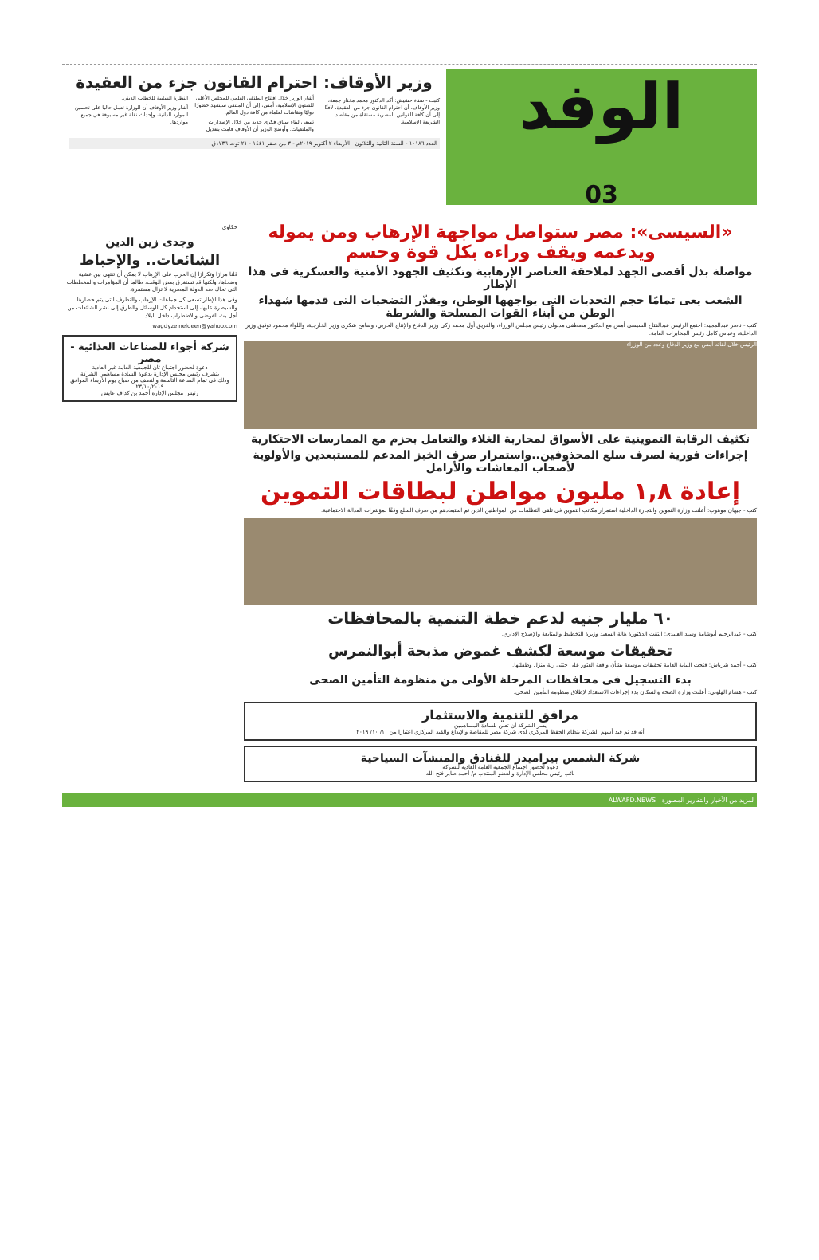الوفد
03
وزير الأوقاف: احترام القانون جزء من العقيدة
كتبت - سناء حشيش: أكد الدكتور محمد مختار جمعة، وزير الأوقاف، أن احترام القانون جزء من العقيدة، لافتًا إلى أن كافة القوانين المصرية مستقاة من مقاصد الشريعة الإسلامية.
أشار الوزير خلال افتتاح الملتقى العلمي للمجلس الأعلى للشئون الإسلامية، أمس، إلى أن الملتقى سيشهد حضورًا دوليًا ونقاشات لعلماء من كافة دول العالم.
تسعى لبناء سياق فكرى جديد من خلال الإصدارات والملتقيات. وأوضح الوزير أن الأوقاف قامت بتعديل النظرة السلبية للخطاب الديني.
أشار وزير الأوقاف أن الوزارة تعمل حاليا على تحسين الموارد الذاتية، وإحداث نقلة غير مسبوقة في جميع مواردها.
العدد ١٠١٨٦ - السنة الثانية والثلاثون الأربعاء ٢ أكتوبر ٢٠١٩م - ٣ من صفر ١٤٤١ - ٢١ توت ١٧٣٦ق
«السيسى»: مصر ستواصل مواجهة الإرهاب ومن يموله ويدعمه ويقف وراءه بكل قوة وحسم
مواصلة بذل أقصى الجهد لملاحقة العناصر الإرهابية وتكثيف الجهود الأمنية والعسكرية فى هذا الإطار
الشعب يعى تمامًا حجم التحديات التى يواجهها الوطن، ويقدّر التضحيات التى قدمها شهداء الوطن من أبناء القوات المسلحة والشرطة
كتب - ناصر عبدالمجيد: اجتمع الرئيس عبدالفتاح السيسى أمس مع الدكتور مصطفى مدبولى رئيس مجلس الوزراء، والفريق أول محمد زكى وزير الدفاع والإنتاج الحربي، وسامح شكرى وزير الخارجية، واللواء محمود توفيق وزير الداخلية، وعباس كامل رئيس المخابرات العامة.
الرئيس خلال لقائه أمس مع وزير الدفاع وعدد من الوزراء
تكثيف الرقابة التموينية على الأسواق لمحاربة الغلاء والتعامل بحزم مع الممارسات الاحتكارية
إجراءات فورية لصرف سلع المحذوفين..واستمرار صرف الخبز المدعم للمستبعدين والأولوية لأصحاب المعاشات والأرامل
إعادة ١,٨ مليون مواطن لبطاقات التموين
كتب - جيهان موهوب: أعلنت وزارة التموين والتجارة الداخلية استمرار مكاتب التموين فى تلقى التظلمات من المواطنين الذين تم استبعادهم من صرف السلع وفقًا لمؤشرات العدالة الاجتماعية.
٦٠ مليار جنيه لدعم خطة التنمية بالمحافظات
كتب - عبدالرحيم أبوشامة وسيد العبيدى: التقت الدكتورة هالة السعيد وزيرة التخطيط والمتابعة والإصلاح الإداري.
تحقيقات موسعة لكشف غموض مذبحة أبوالنمرس
كتب - أحمد شرباش: فتحت النيابة العامة تحقيقات موسعة بشأن واقعة العثور على جثتى ربة منزل وطفلتها.
بدء التسجيل فى محافظات المرحلة الأولى من منظومة التأمين الصحى
كتب - هشام الهلوتى: أعلنت وزارة الصحة والسكان بدء إجراءات الاستعداد لإطلاق منظومة التأمين الصحي.
مرافق للتنمية والاستثمار
يسر الشركة أن تعلن للسادة المساهمين
أنه قد تم قيد أسهم الشركة بنظام الحفظ المركزي لدى شركة مصر للمقاصة والإيداع والقيد المركزي اعتبارا من ١٠/ ١٠/ ٢٠١٩
شركة الشمس بيراميدز للفنادق والمنشآت السياحية
دعوة لحضور اجتماع الجمعية العامة العادية للشركة
نائب رئيس مجلس الإدارة والعضو المنتدب م/ أحمد صابر فتح الله
حكاوى
وجدى زين الدين
الشائعات.. والإحباط
قلنا مرارًا وتكرارًا إن الحرب على الإرهاب لا يمكن أن تنتهى بين عشية وضحاها، ولكنها قد تستغرق بعض الوقت، طالما أن المؤامرات والمخططات التى تحاك ضد الدولة المصرية لا تزال مستمرة.
وفى هذا الإطار تسعى كل جماعات الإرهاب والتطرف التى يتم حصارها والسيطرة عليها، إلى استخدام كل الوسائل والطرق إلى نشر الشائعات من أجل بث الفوضى والاضطراب داخل البلاد.
wagdyzeineldeen@yahoo.com
شركة أجواء للصناعات الغذائية - مصر
دعوة لحضور اجتماع ثان للجمعية العامة غير العادية
يتشرف رئيس مجلس الإدارة بدعوة السادة مساهمي الشركة
وذلك فى تمام الساعة التاسعة والنصف من صباح يوم الأربعاء الموافق ٢٣/١٠/٢٠١٩
رئيس مجلس الإدارة أحمد بن كداف عايش
لمزيد من الأخبار والتقارير المصورة ALWAFD.NEWS